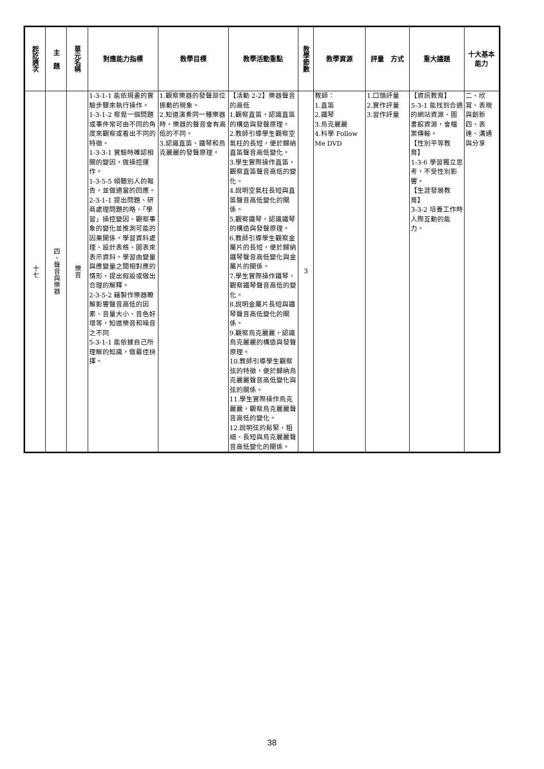| 起訖週次 | 主 題 | 單元名稱 | 對應能力指標 | 教學目標 | 教學活動重點 | 教學節數 | 教學資源 | 評量 方式 | 重大議題 | 十大基本能力 |
| --- | --- | --- | --- | --- | --- | --- | --- | --- | --- | --- |
| 十七 | 四、聲音與樂器 | 樂音 | 1-3-1-1 能依規畫的實驗步驟來執行操作。 1-3-1-2 察覺一個問題或事件常可由不同的角度來觀察或看出不同的特徵。 1-3-3-1 實驗時確認相關的變因，做操控運作。 1-3-5-5 傾聽別人的報告，並做適當的回應。 2-3-1-1 提出問題、研商處理問題的略、「學習」操控變因、觀察事象的變化並推測可能的因果關係。學習資料處理、設計表格、圖表來表示資料。學習由變量與應變量之間相對應的情形，提出假設或做出合理的解釋。 2-3-5-2 藉製作樂器瞭解影響聲音高低的因素、音量大小、音色好壞等，知道樂音和噪音之不同 5-3-1-1 能依據自己所理解的知識，做最佳抉擇。 | 1.觀察樂器的發聲部位振動的現象。 2.知道演奏同一種樂器時，樂器的聲音會有高低的不同。 3.認識直笛、鐵琴和烏克麗麗的發聲原理。 | 【活動 2-2】樂器聲音的高低 1.觀察直笛，認識直笛的構造與發聲原理。 2.教師引導學生觀察空氣柱的長短，便於歸納直笛聲音高低變化。 3.學生實際操作直笛，觀察直笛聲音高低的變化。 4.說明空氣柱長短與直笛聲音高低變化的關係。 5.觀察鐵琴，認識鐵琴的構造與發聲原理。 6.教師引導學生觀察金屬片的長短，便於歸納鐵琴聲音高低變化與金屬片的關係。 7.學生實際操作鐵琴，觀察鐵琴聲音高低的變化。 8.說明金屬片長短與鐵琴聲音高低變化的關係。 9.觀察烏克麗麗，認識烏克麗麗的構造與發聲原理。 10.教師引導學生觀察弦的特徵，便於歸納烏克麗麗聲音高低變化與弦的關係。 11.學生實際操作烏克麗麗，觀察烏克麗麗聲音高低的變化。 12.說明弦的鬆緊、粗細、長短與烏克麗麗聲音高低變化的關係。 | 3 | 教師： 1.直笛 2.鐵琴 3.烏克麗麗 4.科學 Follow Me DVD | 1.口頭評量 2.實作評量 3.習作評量 | 【資訊教育】 5-3-1 能找到合適的網站資源、圖書館資源，會檔案傳輸。 【性別平等教育】 1-3-6 學習獨立思考，不受性別影響。 【生涯發展教育】 3-3-2 培養工作時人際互動的能力。 | 二、欣賞、表現與創新 四、表達、溝通與分享 |
38